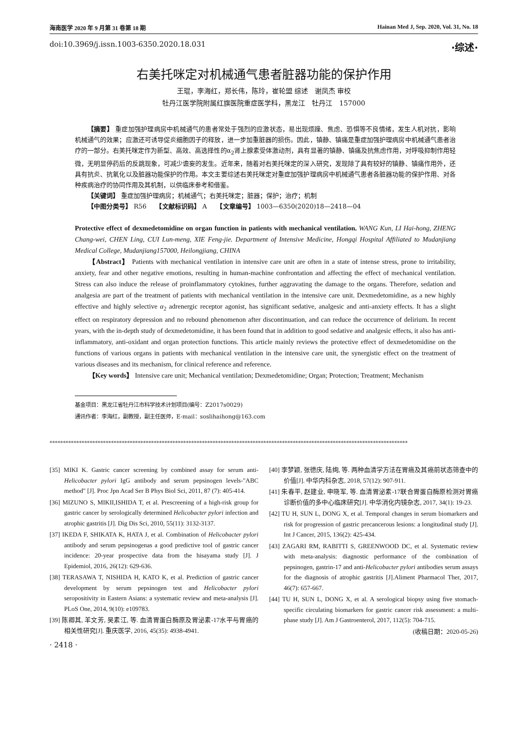海南医学 2020 年 9 月第 31 卷第 18 期 Hainan Med J, Sep. 2020, Vol. 31, No. 18
doi:10.3969/j.issn.1003-6350.2020.18.031 ·综述·
右美托咪定对机械通气患者脏器功能的保护作用
王琨，李海红，郑长伟，陈玲，崔轮盟 综述　谢凤杰 审校
牡丹江医学院附属红旗医院重症医学科，黑龙江　牡丹江　157000
【摘要】 重症加强护理病房中机械通气的患者常处于强烈的应激状态，易出现烦躁、焦虑、恐惧等不良情绪，发生人机对抗，影响机械通气的效果；应激还可诱导促炎细胞因子的释放，进一步加重脏器的损伤。因此，镇静、镇痛是重症加强护理病房中机械通气患者治疗的一部分。右美托咪定作为新型、高效、高选择性的α<sub>2</sub>肾上腺素受体激动剂，具有显著的镇静、镇痛及抗焦虑作用，对呼吸抑制作用轻微，无明显停药后的反跳现象，可减少谵妄的发生。近年来，随着对右美托咪定的深入研究，发现除了具有较好的镇静、镇痛作用外，还具有抗炎、抗氧化以及脏器功能保护的作用。本文主要综述右美托咪定对重症加强护理病房中机械通气患者各脏器功能的保护作用、对各种疾病治疗的协同作用及其机制，以供临床参考和借鉴。
【关键词】 重症加强护理病房；机械通气；右美托咪定；脏器；保护；治疗；机制
【中图分类号】 R56　　【文献标识码】 A　　【文章编号】 1003—6350(2020)18—2418—04
Protective effect of dexmedetomidine on organ function in patients with mechanical ventilation. WANG Kun, LI Hai-hong, ZHENG Chang-wei, CHEN Ling, CUI Lun-meng, XIE Feng-jie. Department of Intensive Medicine, Hongqi Hospital Affiliated to Mudanjiang Medical College, Mudanjiang157000, Heilongjiang, CHINA
【Abstract】 Patients with mechanical ventilation in intensive care unit are often in a state of intense stress, prone to irritability, anxiety, fear and other negative emotions, resulting in human-machine confrontation and affecting the effect of mechanical ventilation. Stress can also induce the release of proinflammatory cytokines, further aggravating the damage to the organs. Therefore, sedation and analgesia are part of the treatment of patients with mechanical ventilation in the intensive care unit. Dexmedetomidine, as a new highly effective and highly selective α<sub>2</sub> adrenergic receptor agonist, has significant sedative, analgesic and anti-anxiety effects. It has a slight effect on respiratory depression and no rebound phenomenon after discontinuation, and can reduce the occurrence of delirium. In recent years, with the in-depth study of dexmedetomidine, it has been found that in addition to good sedative and analgesic effects, it also has anti-inflammatory, anti-oxidant and organ protection functions. This article mainly reviews the protective effect of dexmedetomidine on the functions of various organs in patients with mechanical ventilation in the intensive care unit, the synergistic effect on the treatment of various diseases and its mechanism, for clinical reference and reference.
【Key words】 Intensive care unit; Mechanical ventilation; Dexmedetomidine; Organ; Protection; Treatment; Mechanism
基金项目：黑龙江省牡丹江市科学技术计划项目(编号：Z2017s0029)
通讯作者：李海红，副教授，副主任医师，E-mail：soslihaihong@163.com
**************************************************************************************************************************************
[35] MIKI K. Gastric cancer screening by combined assay for serum anti-Helicobacter pylori IgG antibody and serum pepsinogen levels-"ABC method" [J]. Proc Jpn Acad Ser B Phys Biol Sci, 2011, 87 (7): 405-414.
[36] MIZUNO S, MIKII,ISHIDA T, et al. Prescreening of a high-risk group for gastric cancer by serologically determined Helicobacter pylori infection and atrophic gastritis [J]. Dig Dis Sci, 2010, 55(11): 3132-3137.
[37] IKEDA F, SHIKATA K, HATA J, et al. Combination of Helicobacter pylori antibody and serum pepsinogenas a good predictive tool of gastric cancer incidence: 20-year prospective data from the hisayama study [J]. J Epidemiol, 2016, 26(12): 629-636.
[38] TERASAWA T, NISHIDA H, KATO K, et al. Prediction of gastric cancer development by serum pepsinogen test and Helicobacter pylori seropositivity in Eastern Asians: a systematic review and meta-analysis [J]. PLoS One, 2014, 9(10): e109783.
[39] 陈卿其, 羊文芳, 吴素江, 等. 血清胃蛋白酶原及胃泌素-17水平与胃癌的相关性研究[J]. 重庆医学, 2016, 45(35): 4938-4941.
[40] 李梦颖, 张德庆, 陆绚, 等. 两种血清学方法在胃癌及其癌前状态筛查中的价值[J]. 中华内科杂志, 2018, 57(12): 907-911.
[41] 朱春平, 赵建业, 申晓军, 等. 血清胃泌素-17联合胃蛋白酶原检测对胃癌诊断价值的多中心临床研究[J]. 中华消化内镜杂志, 2017, 34(1): 19-23.
[42] TU H, SUN L, DONG X, et al. Temporal changes in serum biomarkers and risk for progression of gastric precancerous lesions: a longitudinal study [J]. Int J Cancer, 2015, 136(2): 425-434.
[43] ZAGARI RM, RABITTI S, GREENWOOD DC, et al. Systematic review with meta-analysis: diagnostic performance of the combination of pepsinogen, gastrin-17 and anti-Helicobacter pylori antibodies serum assays for the diagnosis of atrophic gastritis [J].Aliment Pharmacol Ther, 2017, 46(7): 657-667.
[44] TU H, SUN L, DONG X, et al. A serological biopsy using five stomach-specific circulating biomarkers for gastric cancer risk assessment: a multi-phase study [J]. Am J Gastroenterol, 2017, 112(5): 704-715.
(收稿日期：2020-05-26)
· 2418 ·